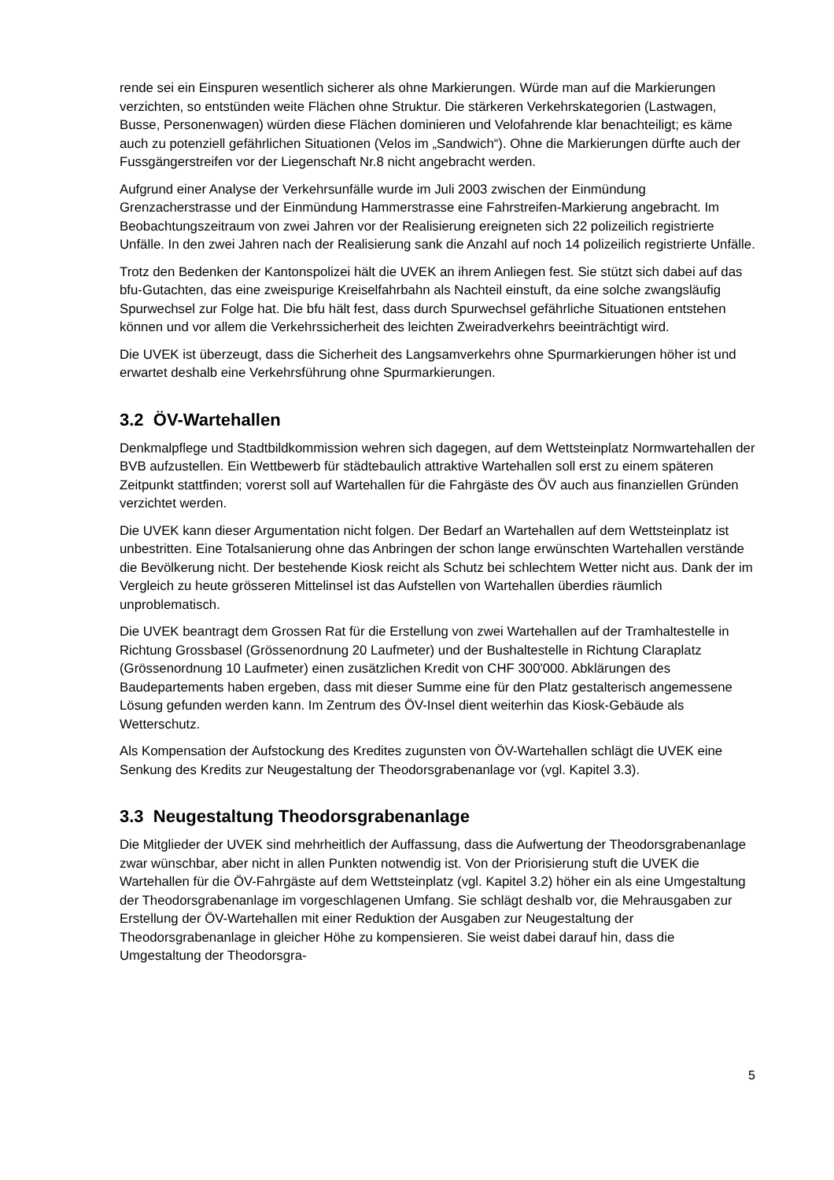rende sei ein Einspuren wesentlich sicherer als ohne Markierungen. Würde man auf die Markierungen verzichten, so entstünden weite Flächen ohne Struktur. Die stärkeren Verkehrskategorien (Lastwagen, Busse, Personenwagen) würden diese Flächen dominieren und Velofahrende klar benachteiligt; es käme auch zu potenziell gefährlichen Situationen (Velos im „Sandwich“). Ohne die Markierungen dürfte auch der Fussgängerstreifen vor der Liegenschaft Nr.8 nicht angebracht werden.
Aufgrund einer Analyse der Verkehrsunfälle wurde im Juli 2003 zwischen der Einmündung Grenzacherstrasse und der Einmündung Hammerstrasse eine Fahrstreifen-Markierung angebracht. Im Beobachtungszeitraum von zwei Jahren vor der Realisierung ereigneten sich 22 polizeilich registrierte Unfälle. In den zwei Jahren nach der Realisierung sank die Anzahl auf noch 14 polizeilich registrierte Unfälle.
Trotz den Bedenken der Kantonspolizei hält die UVEK an ihrem Anliegen fest. Sie stützt sich dabei auf das bfu-Gutachten, das eine zweispurige Kreiselfahrbahn als Nachteil einstuft, da eine solche zwangsläufig Spurwechsel zur Folge hat. Die bfu hält fest, dass durch Spurwechsel gefährliche Situationen entstehen können und vor allem die Verkehrssicherheit des leichten Zweiradverkehrs beeinträchtigt wird.
Die UVEK ist überzeugt, dass die Sicherheit des Langsamverkehrs ohne Spurmarkierungen höher ist und erwartet deshalb eine Verkehrsführung ohne Spurmarkierungen.
3.2 ÖV-Wartehallen
Denkmalpflege und Stadtbildkommission wehren sich dagegen, auf dem Wettsteinplatz Normwartehallen der BVB aufzustellen. Ein Wettbewerb für städtebaulich attraktive Wartehallen soll erst zu einem späteren Zeitpunkt stattfinden; vorerst soll auf Wartehallen für die Fahrgäste des ÖV auch aus finanziellen Gründen verzichtet werden.
Die UVEK kann dieser Argumentation nicht folgen. Der Bedarf an Wartehallen auf dem Wettsteinplatz ist unbestritten. Eine Totalsanierung ohne das Anbringen der schon lange erwünschten Wartehallen verstände die Bevölkerung nicht. Der bestehende Kiosk reicht als Schutz bei schlechtem Wetter nicht aus. Dank der im Vergleich zu heute grösseren Mittelinsel ist das Aufstellen von Wartehallen überdies räumlich unproblematisch.
Die UVEK beantragt dem Grossen Rat für die Erstellung von zwei Wartehallen auf der Tramhaltestelle in Richtung Grossbasel (Grössenordnung 20 Laufmeter) und der Bushaltestelle in Richtung Claraplatz (Grössenordnung 10 Laufmeter) einen zusätzlichen Kredit von CHF 300'000. Abklärungen des Baudepartements haben ergeben, dass mit dieser Summe eine für den Platz gestalterisch angemessene Lösung gefunden werden kann. Im Zentrum des ÖV-Insel dient weiterhin das Kiosk-Gebäude als Wetterschutz.
Als Kompensation der Aufstockung des Kredites zugunsten von ÖV-Wartehallen schlägt die UVEK eine Senkung des Kredits zur Neugestaltung der Theodorsgrabenanlage vor (vgl. Kapitel 3.3).
3.3 Neugestaltung Theodorsgrabenanlage
Die Mitglieder der UVEK sind mehrheitlich der Auffassung, dass die Aufwertung der Theodorsgrabenanlage zwar wünschbar, aber nicht in allen Punkten notwendig ist. Von der Priorisierung stuft die UVEK die Wartehallen für die ÖV-Fahrgäste auf dem Wettsteinplatz (vgl. Kapitel 3.2) höher ein als eine Umgestaltung der Theodorsgrabenanlage im vorgeschlagenen Umfang. Sie schlägt deshalb vor, die Mehrausgaben zur Erstellung der ÖV-Wartehallen mit einer Reduktion der Ausgaben zur Neugestaltung der Theodorsgrabenanlage in gleicher Höhe zu kompensieren. Sie weist dabei darauf hin, dass die Umgestaltung der Theodorsgra-
5